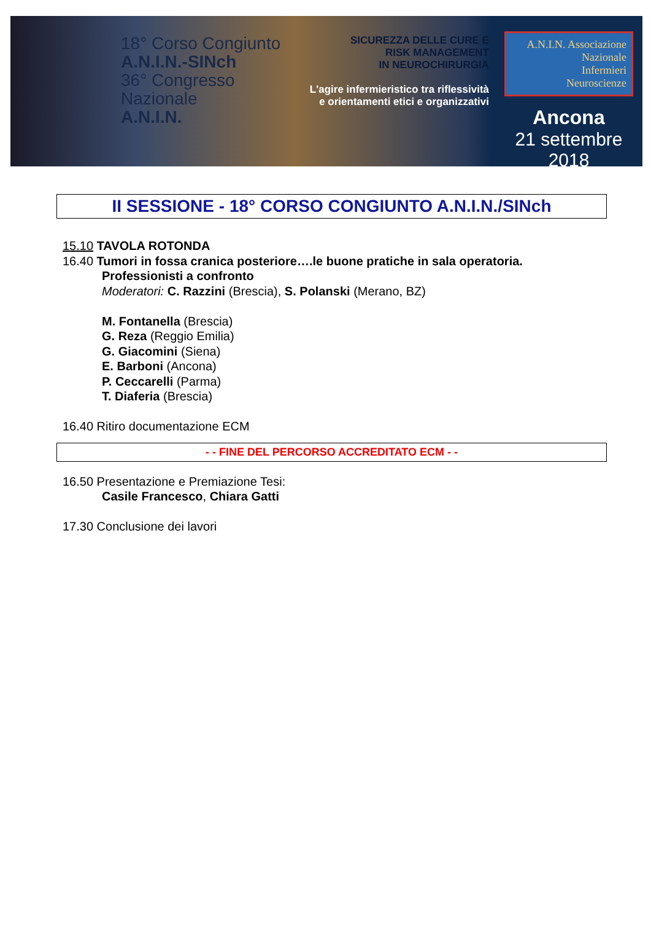18° Corso Congiunto
A.N.I.N.-SINch
36° Congresso
Nazionale
A.N.I.N.
SICUREZZA DELLE CURE E
RISK MANAGEMENT
IN NEUROCHIRURGIA
L'agire infermieristico tra riflessività e orientamenti etici e organizzativi
A.N.I.N. Associazione
Nazionale
Infermieri
Neuroscienze
Ancona
21 settembre 2018
II SESSIONE - 18° CORSO CONGIUNTO A.N.I.N./SINch
15.10 TAVOLA ROTONDA
16.40 Tumori in fossa cranica posteriore….le buone pratiche in sala operatoria.
Professionisti a confronto
Moderatori: C. Razzini (Brescia), S. Polanski (Merano, BZ)
M. Fontanella (Brescia)
G. Reza (Reggio Emilia)
G. Giacomini (Siena)
E. Barboni (Ancona)
P. Ceccarelli (Parma)
T. Diaferia (Brescia)
16.40 Ritiro documentazione ECM
- - FINE DEL PERCORSO ACCREDITATO ECM - -
16.50 Presentazione e Premiazione Tesi:
Casile Francesco, Chiara Gatti
17.30 Conclusione dei lavori